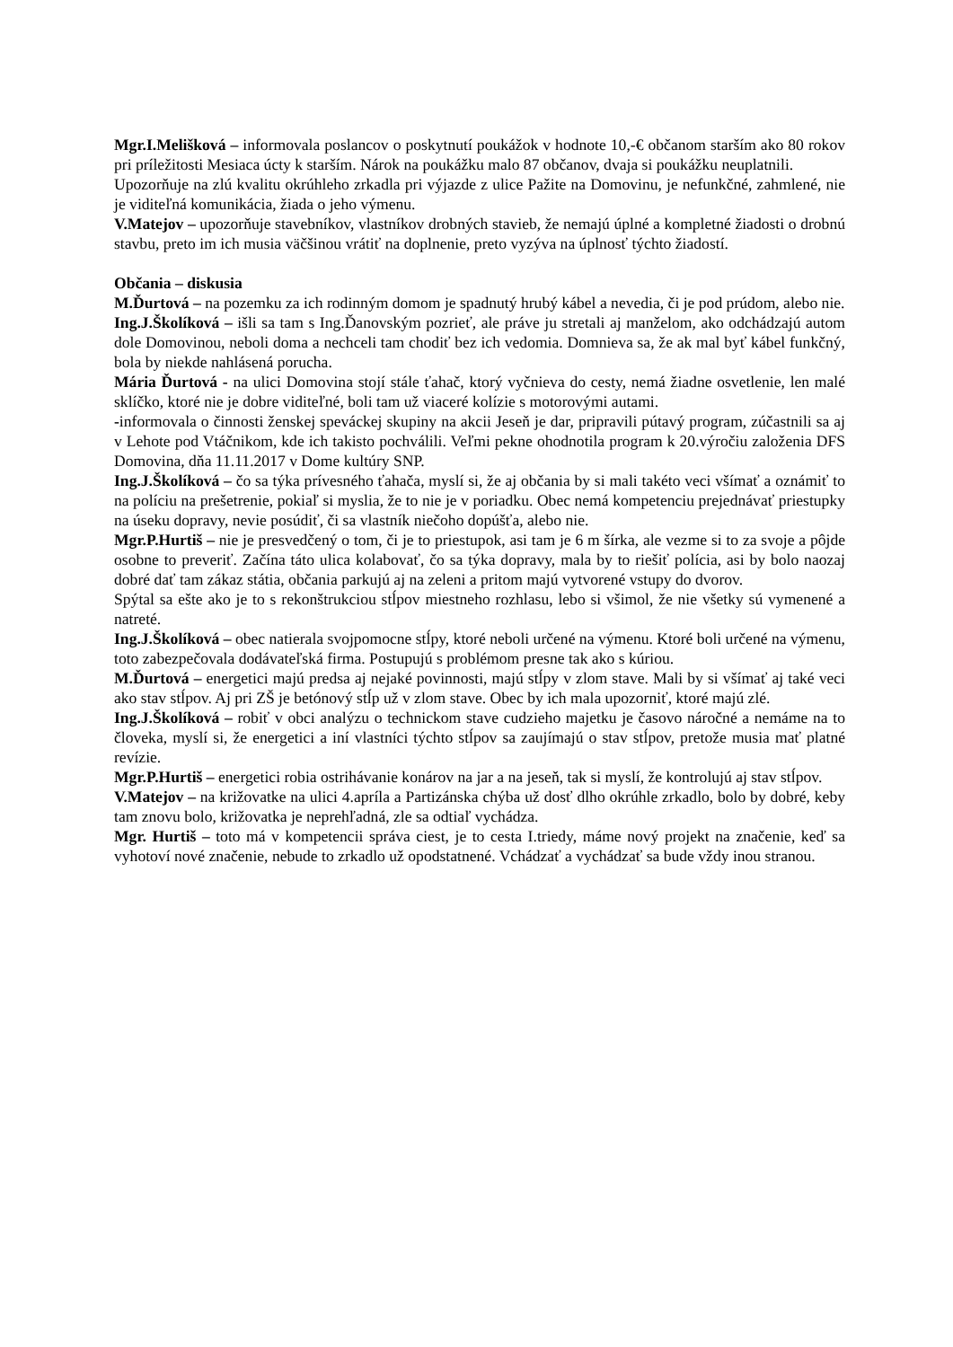Mgr.I.Melišková – informovala poslancov o poskytnutí poukážok v hodnote 10,-€ občanom starším ako 80 rokov pri príležitosti Mesiaca úcty k starším. Nárok na poukážku malo 87 občanov, dvaja si poukážku neuplatnili.
Upozorňuje na zlú kvalitu okrúhleho zrkadla pri výjazde z ulice Pažite na Domovinu, je nefunkčné, zahmlené, nie je viditeľná komunikácia, žiada o jeho výmenu.
V.Matejov – upozorňuje stavebníkov, vlastníkov drobných stavieb, že nemajú úplné a kompletné žiadosti o drobnú stavbu, preto im ich musia väčšinou vrátiť na doplnenie, preto vyzýva na úplnosť týchto žiadostí.
Občania – diskusia
M.Ďurtová – na pozemku za ich rodinným domom je spadnutý hrubý kábel a nevedia, či je pod prúdom, alebo nie.
Ing.J.Školíková – išli sa tam s Ing.Ďanovským pozrieť, ale práve ju stretali aj manželom, ako odchádzajú autom dole Domovinou, neboli doma a nechceli tam chodiť bez ich vedomia. Domnieva sa, že ak mal byť kábel funkčný, bola by niekde nahlásená porucha.
Mária Ďurtová - na ulici Domovina stojí stále ťahač, ktorý vyčnieva do cesty, nemá žiadne osvetlenie, len malé sklíčko, ktoré nie je dobre viditeľné, boli tam už viaceré kolízie s motorovými autami.
-informovala o činnosti ženskej speváckej skupiny na akcii Jeseň je dar, pripravili pútavý program, zúčastnili sa aj v Lehote pod Vtáčnikom, kde ich takisto pochválili. Veľmi pekne ohodnotila program k 20.výročiu založenia DFS Domovina, dňa 11.11.2017 v Dome kultúry SNP.
Ing.J.Školíková – čo sa týka prívesného ťahača, myslí si, že aj občania by si mali takéto veci všímať a oznámiť to na políciu na prešetrenie, pokiaľ si myslia, že to nie je v poriadku. Obec nemá kompetenciu prejednávať priestupky na úseku dopravy, nevie posúdiť, či sa vlastník niečoho dopúšťa, alebo nie.
Mgr.P.Hurtiš – nie je presvedčený o tom, či je to priestupok, asi tam je 6 m šírka, ale vezme si to za svoje a pôjde osobne to preveriť. Začína táto ulica kolabovať, čo sa týka dopravy, mala by to riešiť polícia, asi by bolo naozaj dobré dať tam zákaz státia, občania parkujú aj na zeleni a pritom majú vytvorené vstupy do dvorov.
Spýtal sa ešte ako je to s rekonštrukciou stĺpov miestneho rozhlasu, lebo si všimol, že nie všetky sú vymenené a natreté.
Ing.J.Školíková – obec natierala svojpomocne stĺpy, ktoré neboli určené na výmenu. Ktoré boli určené na výmenu, toto zabezpečovala dodávateľská firma. Postupujú s problémom presne tak ako s kúriou.
M.Ďurtová – energetici majú predsa aj nejaké povinnosti, majú stĺpy v zlom stave. Mali by si všímať aj také veci ako stav stĺpov. Aj pri ZŠ je betónový stĺp už v zlom stave. Obec by ich mala upozorniť, ktoré majú zlé.
Ing.J.Školíková – robiť v obci analýzu o technickom stave cudzieho majetku je časovo náročné a nemáme na to človeka, myslí si, že energetici a iní vlastníci týchto stĺpov sa zaujímajú o stav stĺpov, pretože musia mať platné revízie.
Mgr.P.Hurtiš – energetici robia ostrihávanie konárov na jar a na jeseň, tak si myslí, že kontrolujú aj stav stĺpov.
V.Matejov – na križovatke na ulici 4.apríla a Partizánska chýba už dosť dlho okrúhle zrkadlo, bolo by dobré, keby tam znovu bolo, križovatka je neprehľadná, zle sa odtiaľ vychádza.
Mgr. Hurtiš – toto má v kompetencii správa ciest, je to cesta I.triedy, máme nový projekt na značenie, keď sa vyhotoví nové značenie, nebude to zrkadlo už opodstatnené. Vchádzať a vychádzať sa bude vždy inou stranou.